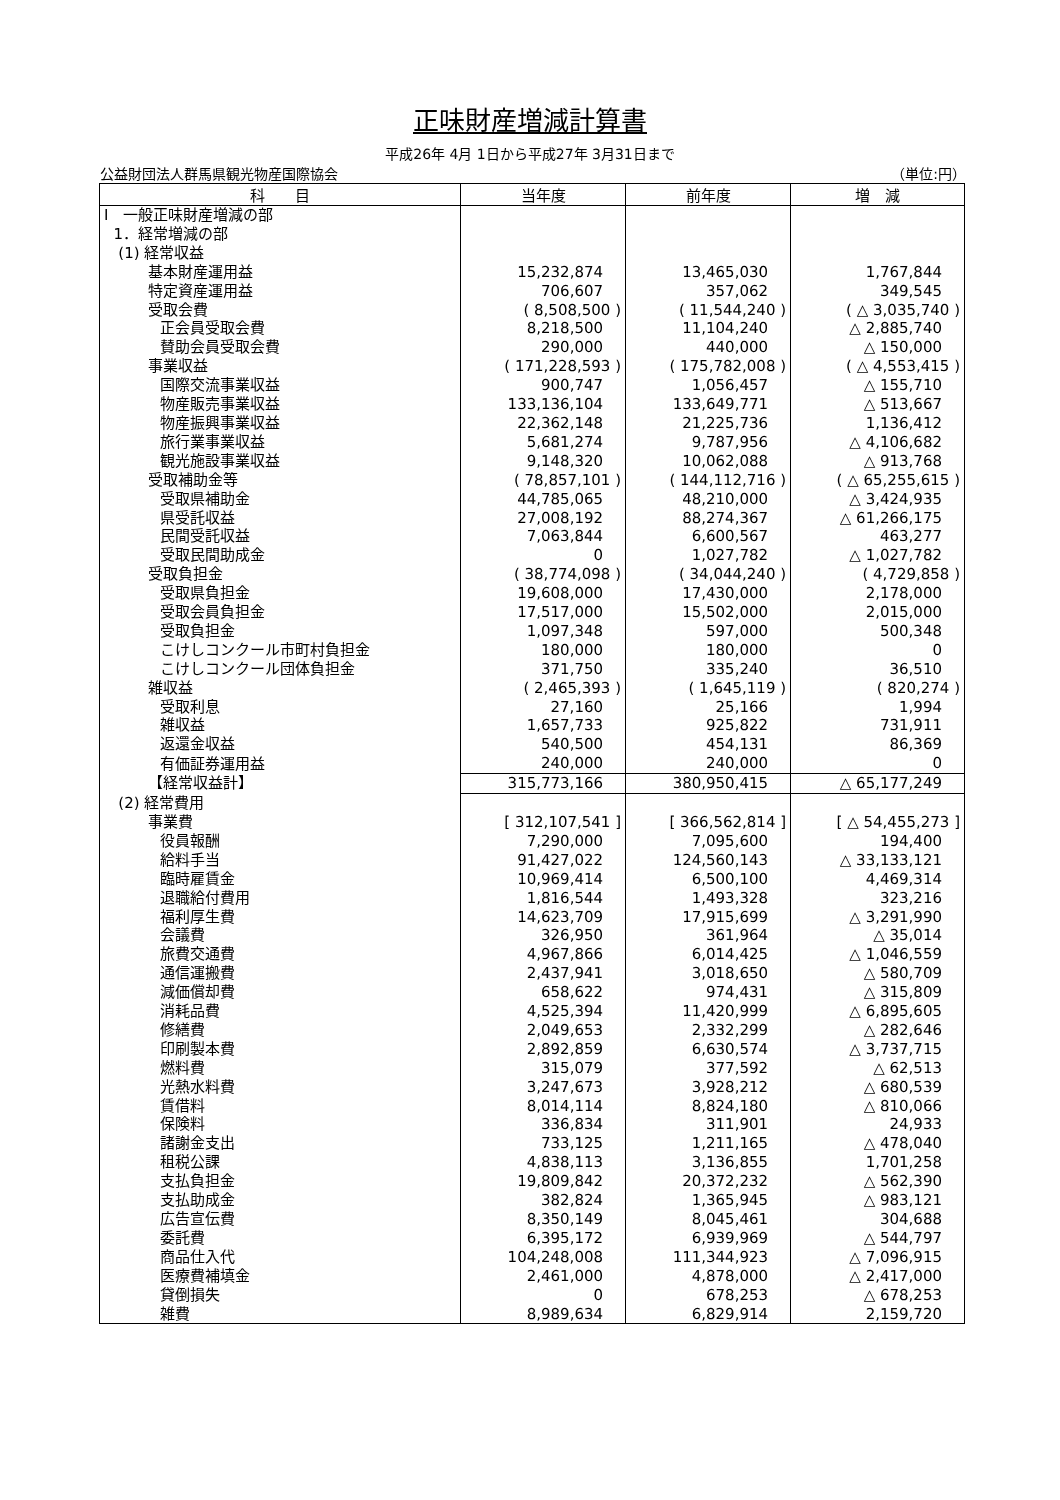正味財産増減計算書
平成26年 4月 1日から平成27年 3月31日まで
公益財団法人群馬県観光物産国際協会 （単位:円）
| 科 目 | 当年度 | 前年度 | 増 減 |
| --- | --- | --- | --- |
| Ⅰ 一般正味財産増減の部 | | | |
| 1．経常増減の部 | | | |
| (1) 経常収益 | | | |
| 基本財産運用益 | 15,232,874 | 13,465,030 | 1,767,844 |
| 特定資産運用益 | 706,607 | 357,062 | 349,545 |
| 受取会費 | ( 8,508,500 ) | ( 11,544,240 ) | ( △ 3,035,740 ) |
| 正会員受取会費 | 8,218,500 | 11,104,240 | △ 2,885,740 |
| 賛助会員受取会費 | 290,000 | 440,000 | △ 150,000 |
| 事業収益 | ( 171,228,593 ) | ( 175,782,008 ) | ( △ 4,553,415 ) |
| 国際交流事業収益 | 900,747 | 1,056,457 | △ 155,710 |
| 物産販売事業収益 | 133,136,104 | 133,649,771 | △ 513,667 |
| 物産振興事業収益 | 22,362,148 | 21,225,736 | 1,136,412 |
| 旅行業事業収益 | 5,681,274 | 9,787,956 | △ 4,106,682 |
| 観光施設事業収益 | 9,148,320 | 10,062,088 | △ 913,768 |
| 受取補助金等 | ( 78,857,101 ) | ( 144,112,716 ) | ( △ 65,255,615 ) |
| 受取県補助金 | 44,785,065 | 48,210,000 | △ 3,424,935 |
| 県受託収益 | 27,008,192 | 88,274,367 | △ 61,266,175 |
| 民間受託収益 | 7,063,844 | 6,600,567 | 463,277 |
| 受取民間助成金 | 0 | 1,027,782 | △ 1,027,782 |
| 受取負担金 | ( 38,774,098 ) | ( 34,044,240 ) | ( 4,729,858 ) |
| 受取県負担金 | 19,608,000 | 17,430,000 | 2,178,000 |
| 受取会員負担金 | 17,517,000 | 15,502,000 | 2,015,000 |
| 受取負担金 | 1,097,348 | 597,000 | 500,348 |
| こけしコンクール市町村負担金 | 180,000 | 180,000 | 0 |
| こけしコンクール団体負担金 | 371,750 | 335,240 | 36,510 |
| 雑収益 | ( 2,465,393 ) | ( 1,645,119 ) | ( 820,274 ) |
| 受取利息 | 27,160 | 25,166 | 1,994 |
| 雑収益 | 1,657,733 | 925,822 | 731,911 |
| 返還金収益 | 540,500 | 454,131 | 86,369 |
| 有価証券運用益 | 240,000 | 240,000 | 0 |
| 【経常収益計】 | 315,773,166 | 380,950,415 | △ 65,177,249 |
| (2) 経常費用 | | | |
| 事業費 | [ 312,107,541 ] | [ 366,562,814 ] | [ △ 54,455,273 ] |
| 役員報酬 | 7,290,000 | 7,095,600 | 194,400 |
| 給料手当 | 91,427,022 | 124,560,143 | △ 33,133,121 |
| 臨時雇賃金 | 10,969,414 | 6,500,100 | 4,469,314 |
| 退職給付費用 | 1,816,544 | 1,493,328 | 323,216 |
| 福利厚生費 | 14,623,709 | 17,915,699 | △ 3,291,990 |
| 会議費 | 326,950 | 361,964 | △ 35,014 |
| 旅費交通費 | 4,967,866 | 6,014,425 | △ 1,046,559 |
| 通信運搬費 | 2,437,941 | 3,018,650 | △ 580,709 |
| 減価償却費 | 658,622 | 974,431 | △ 315,809 |
| 消耗品費 | 4,525,394 | 11,420,999 | △ 6,895,605 |
| 修繕費 | 2,049,653 | 2,332,299 | △ 282,646 |
| 印刷製本費 | 2,892,859 | 6,630,574 | △ 3,737,715 |
| 燃料費 | 315,079 | 377,592 | △ 62,513 |
| 光熱水料費 | 3,247,673 | 3,928,212 | △ 680,539 |
| 賃借料 | 8,014,114 | 8,824,180 | △ 810,066 |
| 保険料 | 336,834 | 311,901 | 24,933 |
| 諸謝金支出 | 733,125 | 1,211,165 | △ 478,040 |
| 租税公課 | 4,838,113 | 3,136,855 | 1,701,258 |
| 支払負担金 | 19,809,842 | 20,372,232 | △ 562,390 |
| 支払助成金 | 382,824 | 1,365,945 | △ 983,121 |
| 広告宣伝費 | 8,350,149 | 8,045,461 | 304,688 |
| 委託費 | 6,395,172 | 6,939,969 | △ 544,797 |
| 商品仕入代 | 104,248,008 | 111,344,923 | △ 7,096,915 |
| 医療費補填金 | 2,461,000 | 4,878,000 | △ 2,417,000 |
| 貸倒損失 | 0 | 678,253 | △ 678,253 |
| 雑費 | 8,989,634 | 6,829,914 | 2,159,720 |